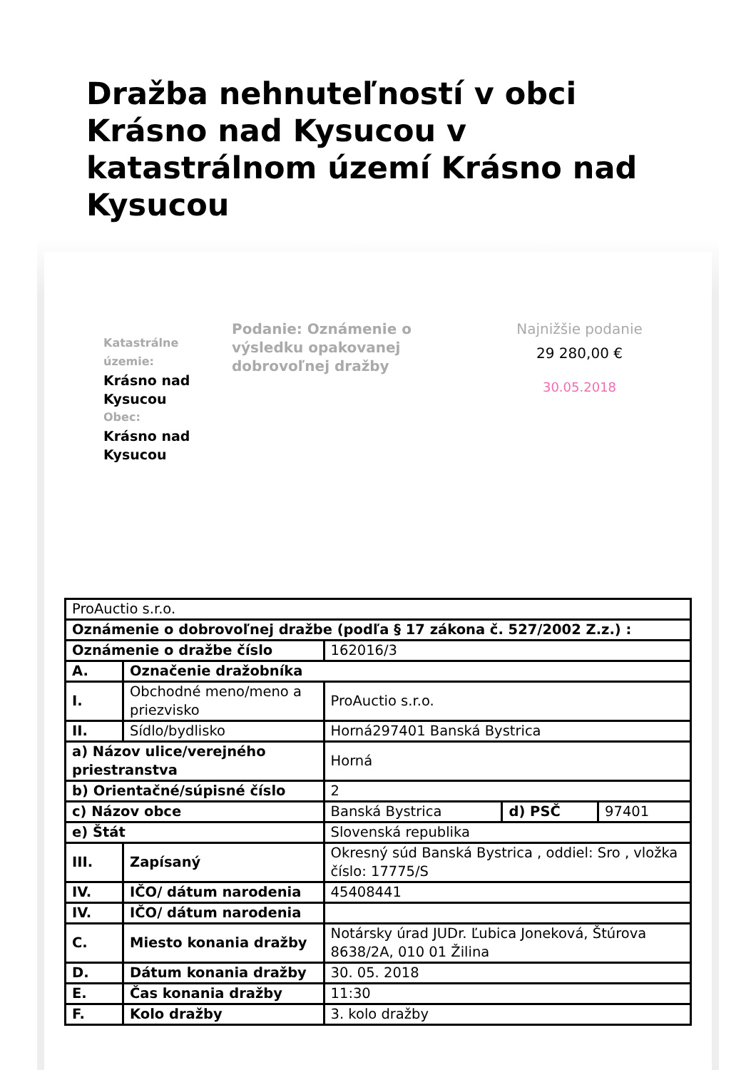Dražba nehnuteľností v obci Krásno nad Kysucou v katastrálnom území Krásno nad Kysucou
Katastrálne územie:
Krásno nad Kysucou
Obec:
Krásno nad Kysucou
Podanie: Oznámenie o výsledku opakovanej dobrovoľnej dražby
Najnižšie podanie
29 280,00 €
30.05.2018
| ProAuctio s.r.o. | | | | |
| Oznámenie o dobrovoľnej dražbe (podľa § 17 zákona č. 527/2002 Z.z.) : | | | | |
| Oznámenie o dražbe číslo | | 162016/3 | | |
| A. | Označenie dražobníka | | | |
| I. | Obchodné meno/meno a priezvisko | ProAuctio s.r.o. | | |
| II. | Sídlo/bydlisko | Horná297401 Banská Bystrica | | |
| a) Názov ulice/verejného priestranstva | | Horná | | |
| b) Orientačné/súpisné číslo | | 2 | | |
| c) Názov obce | | Banská Bystrica | d) PSČ | 97401 |
| e) Štát | | Slovenská republika | | |
| III. | Zapísaný | Okresný súd Banská Bystrica , oddiel: Sro , vložka číslo: 17775/S | | |
| IV. | IČO/ dátum narodenia | 45408441 | | |
| IV. | IČO/ dátum narodenia | | | |
| C. | Miesto konania dražby | Notársky úrad JUDr. Ľubica Joneková, Štúrova 8638/2A, 010 01 Žilina | | |
| D. | Dátum konania dražby | 30. 05. 2018 | | |
| E. | Čas konania dražby | 11:30 | | |
| F. | Kolo dražby | 3. kolo dražby | | |